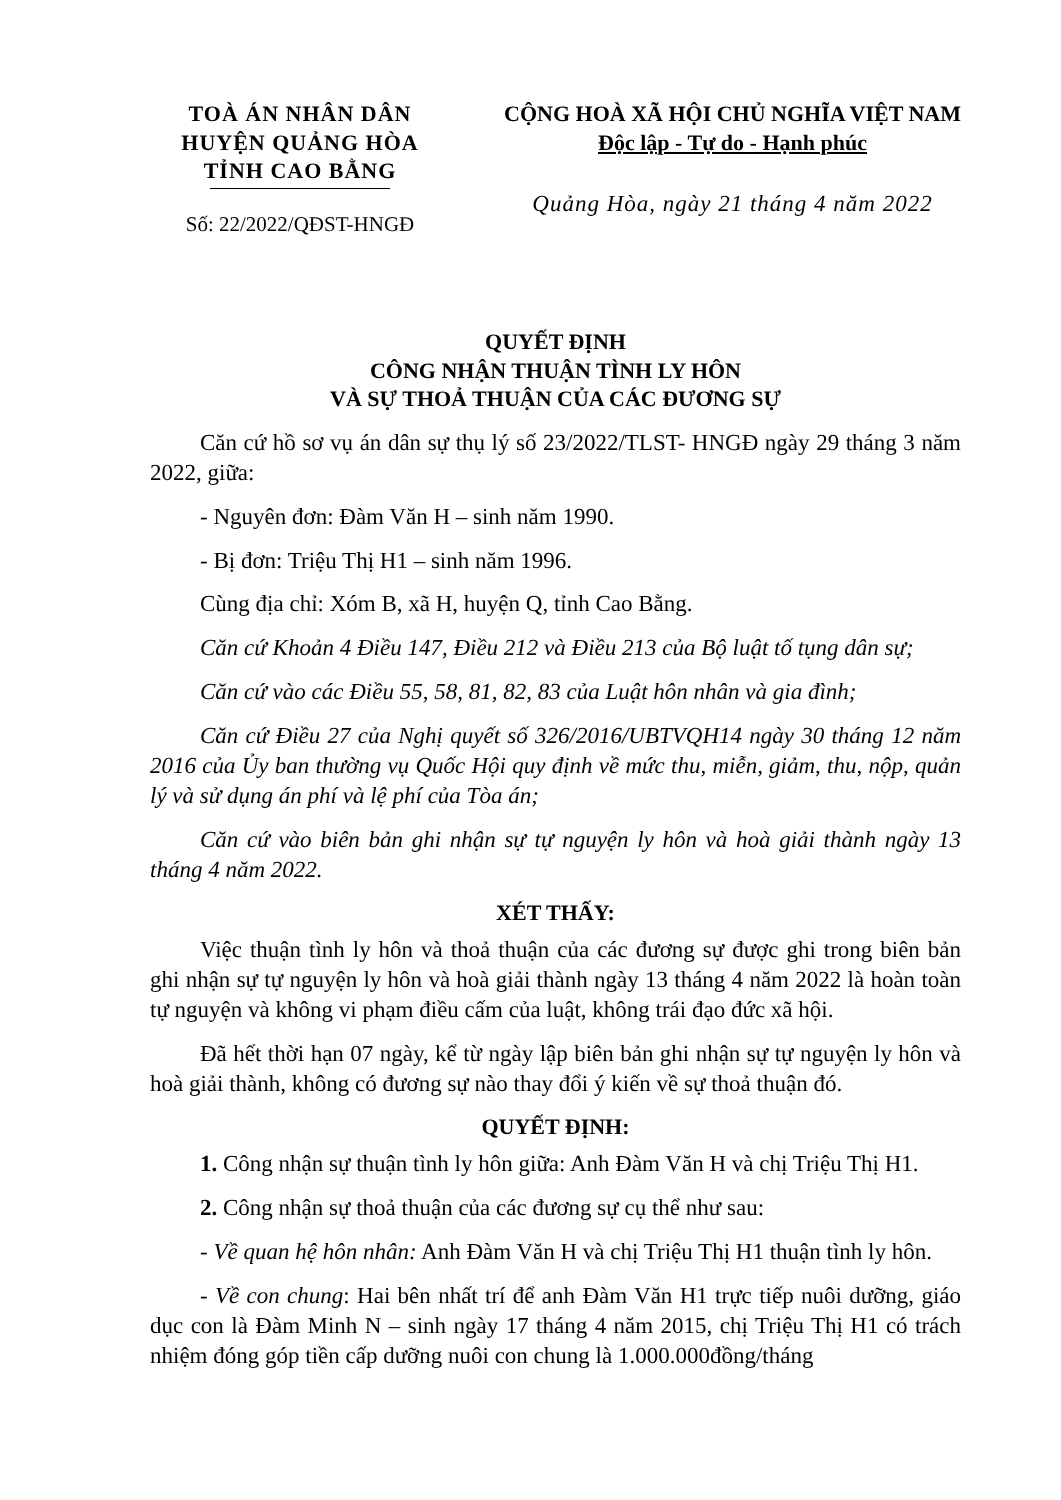TOÀ ÁN NHÂN DÂN
HUYỆN QUẢNG HÒA
TỈNH CAO BẰNG
Số: 22/2022/QĐST-HNGĐ
CỘNG HOÀ XÃ HỘI CHỦ NGHĨA VIỆT NAM
Độc lập - Tự do - Hạnh phúc
Quảng Hòa, ngày 21 tháng 4 năm 2022
QUYẾT ĐỊNH
CÔNG NHẬN THUẬN TÌNH LY HÔN
VÀ SỰ THOẢ THUẬN CỦA CÁC ĐƯƠNG SỰ
Căn cứ hồ sơ vụ án dân sự thụ lý số 23/2022/TLST- HNGĐ ngày 29 tháng 3 năm 2022, giữa:
- Nguyên đơn: Đàm Văn H – sinh năm 1990.
- Bị đơn: Triệu Thị H1 – sinh năm 1996.
Cùng địa chỉ: Xóm B, xã H, huyện Q, tỉnh Cao Bằng.
Căn cứ Khoản 4 Điều 147, Điều 212 và Điều 213 của Bộ luật tố tụng dân sự;
Căn cứ vào các Điều 55, 58, 81, 82, 83 của Luật hôn nhân và gia đình;
Căn cứ Điều 27 của Nghị quyết số 326/2016/UBTVQH14 ngày 30 tháng 12 năm 2016 của Ủy ban thường vụ Quốc Hội quy định về mức thu, miễn, giảm, thu, nộp, quản lý và sử dụng án phí và lệ phí của Tòa án;
Căn cứ vào biên bản ghi nhận sự tự nguyện ly hôn và hoà giải thành ngày 13 tháng 4 năm 2022.
XÉT THẤY:
Việc thuận tình ly hôn và thoả thuận của các đương sự được ghi trong biên bản ghi nhận sự tự nguyện ly hôn và hoà giải thành ngày 13 tháng 4 năm 2022 là hoàn toàn tự nguyện và không vi phạm điều cấm của luật, không trái đạo đức xã hội.
Đã hết thời hạn 07 ngày, kể từ ngày lập biên bản ghi nhận sự tự nguyện ly hôn và hoà giải thành, không có đương sự nào thay đổi ý kiến về sự thoả thuận đó.
QUYẾT ĐỊNH:
1. Công nhận sự thuận tình ly hôn giữa: Anh Đàm Văn H và chị Triệu Thị H1.
2. Công nhận sự thoả thuận của các đương sự cụ thể như sau:
- Về quan hệ hôn nhân: Anh Đàm Văn H và chị Triệu Thị H1 thuận tình ly hôn.
- Về con chung: Hai bên nhất trí để anh Đàm Văn H1 trực tiếp nuôi dưỡng, giáo dục con là Đàm Minh N – sinh ngày 17 tháng 4 năm 2015, chị Triệu Thị H1 có trách nhiệm đóng góp tiền cấp dưỡng nuôi con chung là 1.000.000đồng/tháng